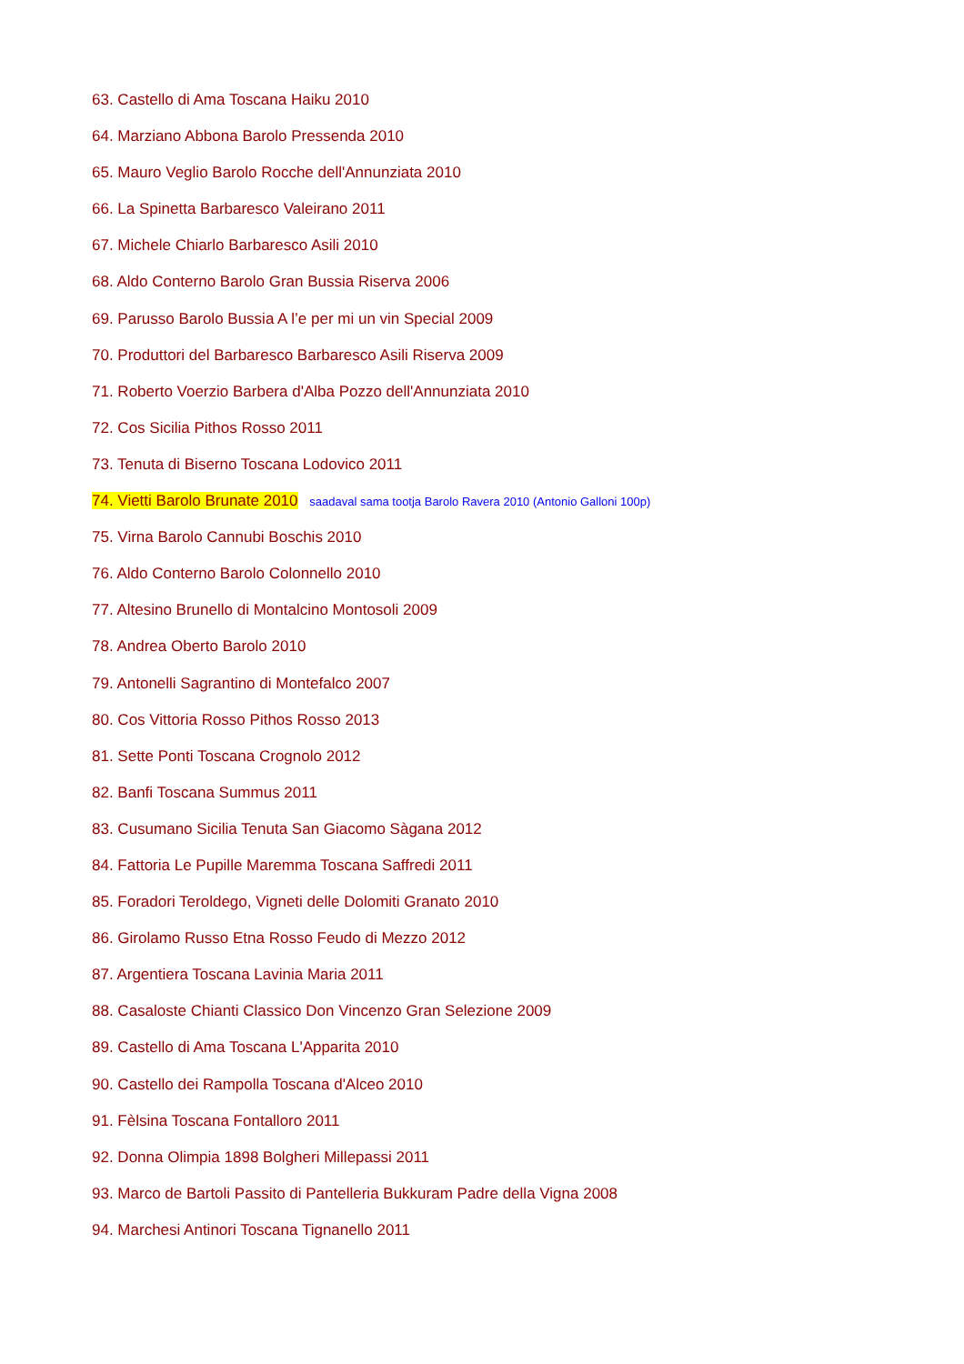63. Castello di Ama Toscana Haiku 2010
64. Marziano Abbona Barolo Pressenda 2010
65. Mauro Veglio Barolo Rocche dell'Annunziata 2010
66. La Spinetta Barbaresco Valeirano 2011
67. Michele Chiarlo Barbaresco Asili 2010
68. Aldo Conterno Barolo Gran Bussia Riserva 2006
69. Parusso Barolo Bussia A l’e per mi un vin Special 2009
70. Produttori del Barbaresco Barbaresco Asili Riserva 2009
71. Roberto Voerzio Barbera d'Alba Pozzo dell'Annunziata 2010
72. Cos Sicilia Pithos Rosso 2011
73. Tenuta di Biserno Toscana Lodovico 2011
74. Vietti Barolo Brunate 2010 saadaval sama tootja Barolo Ravera 2010 (Antonio Galloni 100p)
75. Virna Barolo Cannubi Boschis 2010
76. Aldo Conterno Barolo Colonnello 2010
77. Altesino Brunello di Montalcino Montosoli 2009
78. Andrea Oberto Barolo 2010
79. Antonelli Sagrantino di Montefalco 2007
80. Cos Vittoria Rosso Pithos Rosso 2013
81. Sette Ponti Toscana Crognolo 2012
82. Banfi Toscana Summus 2011
83. Cusumano Sicilia Tenuta San Giacomo Sàgana 2012
84. Fattoria Le Pupille Maremma Toscana Saffredi 2011
85. Foradori Teroldego, Vigneti delle Dolomiti Granato 2010
86. Girolamo Russo Etna Rosso Feudo di Mezzo 2012
87. Argentiera Toscana Lavinia Maria 2011
88. Casaloste Chianti Classico Don Vincenzo Gran Selezione 2009
89. Castello di Ama Toscana L'Apparita 2010
90. Castello dei Rampolla Toscana d'Alceo 2010
91. Fèlsina Toscana Fontalloro 2011
92. Donna Olimpia 1898 Bolgheri Millepassi 2011
93. Marco de Bartoli Passito di Pantelleria Bukkuram Padre della Vigna 2008
94. Marchesi Antinori Toscana Tignanello 2011